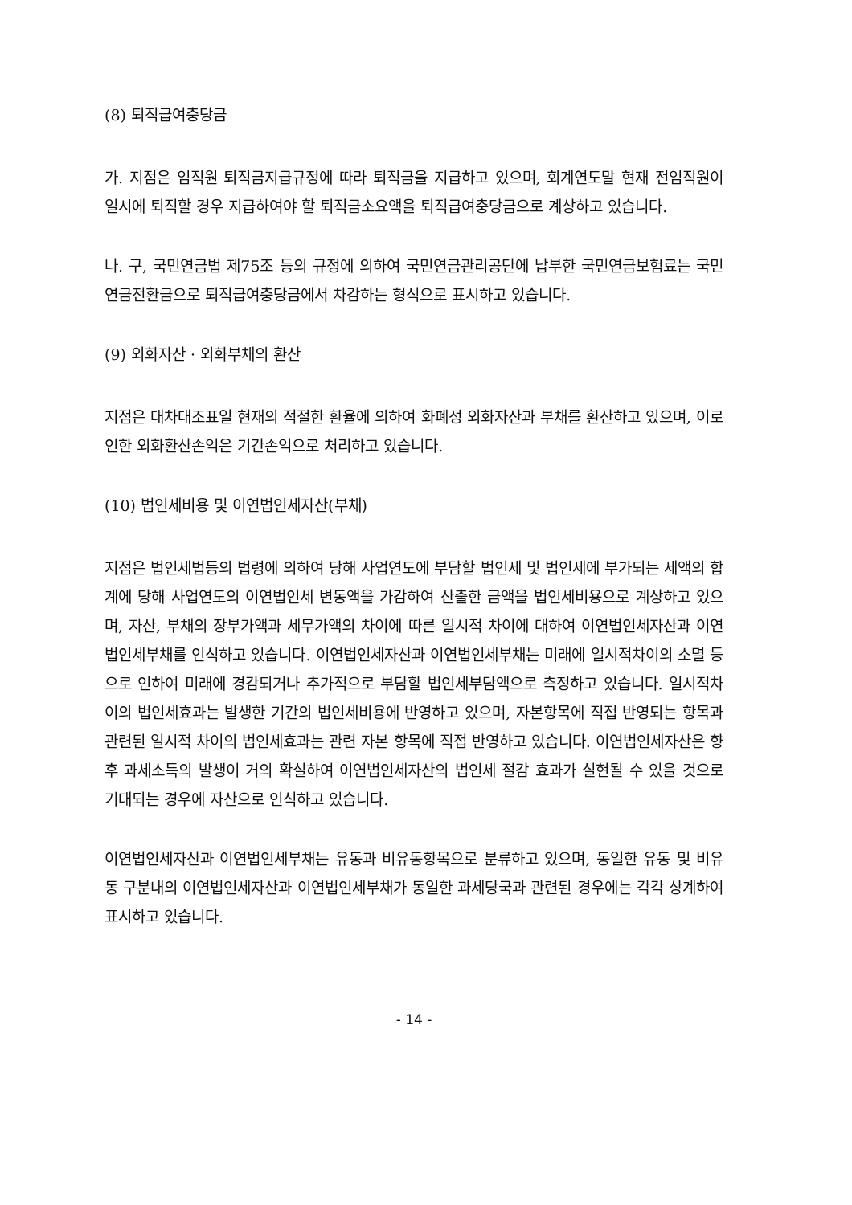(8) 퇴직급여충당금
가. 지점은 임직원 퇴직금지급규정에 따라 퇴직금을 지급하고 있으며, 회계연도말 현재 전임직원이 일시에 퇴직할 경우 지급하여야 할 퇴직금소요액을 퇴직급여충당금으로 계상하고 있습니다.
나. 구, 국민연금법 제75조 등의 규정에 의하여 국민연금관리공단에 납부한 국민연금보험료는 국민연금전환금으로 퇴직급여충당금에서 차감하는 형식으로 표시하고 있습니다.
(9) 외화자산 · 외화부채의 환산
지점은 대차대조표일 현재의 적절한 환율에 의하여 화폐성 외화자산과 부채를 환산하고 있으며, 이로 인한 외화환산손익은 기간손익으로 처리하고 있습니다.
(10) 법인세비용 및 이연법인세자산(부채)
지점은 법인세법등의 법령에 의하여 당해 사업연도에 부담할 법인세 및 법인세에 부가되는 세액의 합계에 당해 사업연도의 이연법인세 변동액을 가감하여 산출한 금액을 법인세비용으로 계상하고 있으며, 자산, 부채의 장부가액과 세무가액의 차이에 따른 일시적 차이에 대하여 이연법인세자산과 이연법인세부채를 인식하고 있습니다. 이연법인세자산과 이연법인세부채는 미래에 일시적차이의 소멸 등으로 인하여 미래에 경감되거나 추가적으로 부담할 법인세부담액으로 측정하고 있습니다. 일시적차이의 법인세효과는 발생한 기간의 법인세비용에 반영하고 있으며, 자본항목에 직접 반영되는 항목과 관련된 일시적 차이의 법인세효과는 관련 자본 항목에 직접 반영하고 있습니다. 이연법인세자산은 향후 과세소득의 발생이 거의 확실하여 이연법인세자산의 법인세 절감 효과가 실현될 수 있을 것으로 기대되는 경우에 자산으로 인식하고 있습니다.
이연법인세자산과 이연법인세부채는 유동과 비유동항목으로 분류하고 있으며, 동일한 유동 및 비유동 구분내의 이연법인세자산과 이연법인세부채가 동일한 과세당국과 관련된 경우에는 각각 상계하여 표시하고 있습니다.
- 14 -